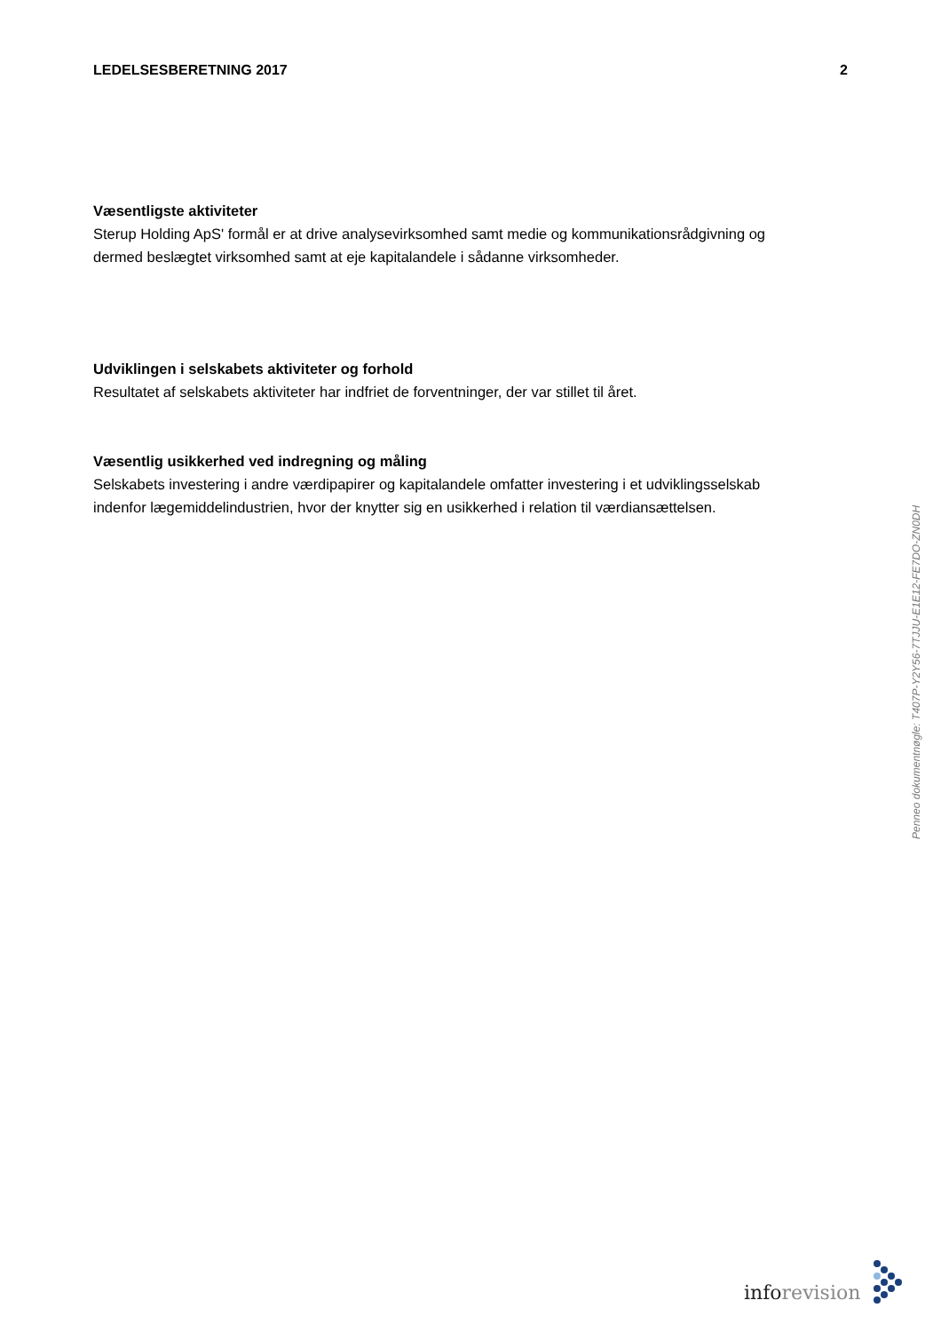LEDELSESBERETNING 2017 2
Væsentligste aktiviteter
Sterup Holding ApS' formål er at drive analysevirksomhed samt medie og kommunikations­rådgivning og dermed beslægtet virksomhed samt at eje kapitalandele i sådanne virksomheder.
Udviklingen i selskabets aktiviteter og forhold
Resultatet af selskabets aktiviteter har indfriet de forventninger, der var stillet til året.
Væsentlig usikkerhed ved indregning og måling
Selskabets investering i andre værdipapirer og kapitalandele omfatter investering i et udviklingsselskab indenfor lægemiddelindustrien, hvor der knytter sig en usikkerhed i relation til værdiansættelsen.
Penneo dokumentnøgle: T407P-Y2Y56-7TJJU-E1E12-FE7DO-ZN0DH
info revision